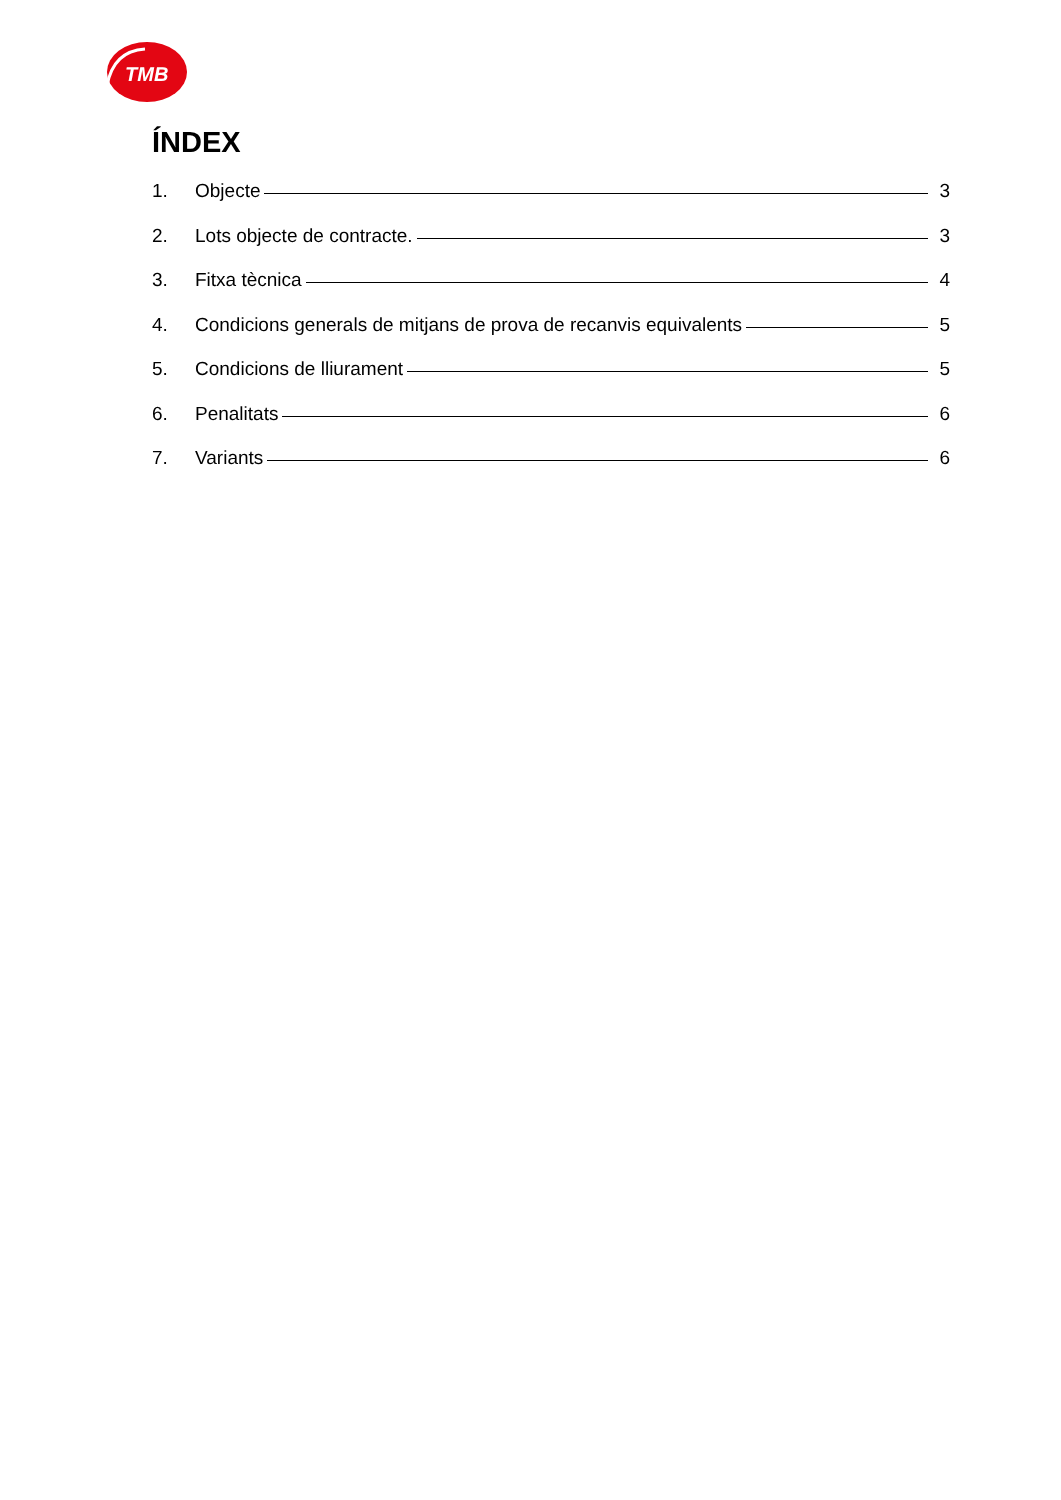TMB
ÍNDEX
1. Objecte 3
2. Lots objecte de contracte. 3
3. Fitxa tècnica 4
4. Condicions generals de mitjans de prova de recanvis equivalents 5
5. Condicions de lliurament 5
6. Penalitats 6
7. Variants 6